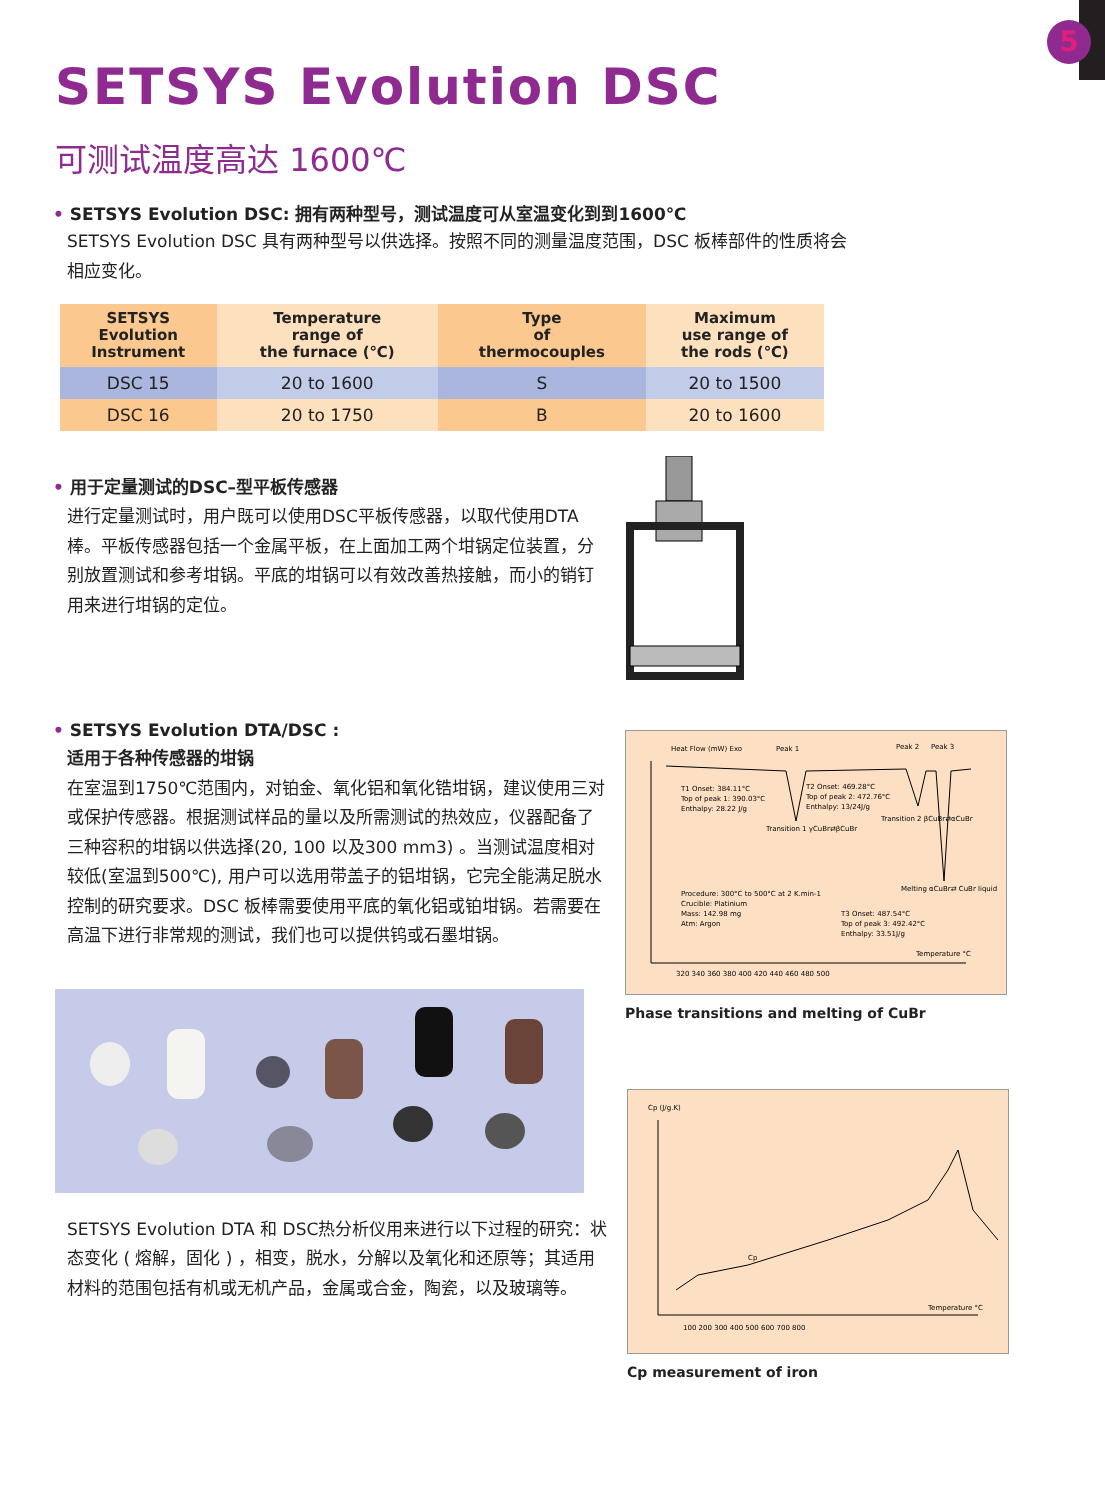5
SETSYS Evolution DSC
可测试温度高达 1600℃
• SETSYS Evolution DSC: 拥有两种型号，测试温度可从室温变化到到1600℃
SETSYS Evolution DSC 具有两种型号以供选择。按照不同的测量温度范围，DSC 板棒部件的性质将会
相应变化。
| SETSYS Evolution Instrument | Temperature range of the furnace (℃) | Type of thermocouples | Maximum use range of the rods (℃) |
| --- | --- | --- | --- |
| DSC 15 | 20 to 1600 | S | 20 to 1500 |
| DSC 16 | 20 to 1750 | B | 20 to 1600 |
• 用于定量测试的DSC–型平板传感器
进行定量测试时，用户既可以使用DSC平板传感器，以取代使用DTA棒。平板传感器包括一个金属平板，在上面加工两个坩锅定位装置，分别放置测试和参考坩锅。平底的坩锅可以有效改善热接触，而小的销钉用来进行坩锅的定位。
• SETSYS Evolution DTA/DSC :
适用于各种传感器的坩锅
在室温到1750℃范围内，对铂金、氧化铝和氧化锆坩锅，建议使用三对或保护传感器。根据测试样品的量以及所需测试的热效应，仪器配备了三种容积的坩锅以供选择(20, 100 以及300 mm3) 。当测试温度相对较低(室温到500℃), 用户可以选用带盖子的铝坩锅，它完全能满足脱水控制的研究要求。DSC 板棒需要使用平底的氧化铝或铂坩锅。若需要在高温下进行非常规的测试，我们也可以提供钨或石墨坩锅。
SETSYS Evolution DTA 和 DSC热分析仪用来进行以下过程的研究：状态变化 ( 熔解，固化 ) ，相变，脱水，分解以及氧化和还原等；其适用材料的范围包括有机或无机产品，金属或合金，陶瓷，以及玻璃等。
Heat Flow (mW) Exo
Peak 1
Peak 2
Peak 3
T1 Onset: 384.11°C
Top of peak 1: 390.03°C
Enthalpy: 28.22 J/g
T2 Onset: 469.28°C
Top of peak 2: 472.76°C
Enthalpy: 13/24J/g
Transition 1 γCuBr⇄βCuBr
Transition 2 βCuBr⇄αCuBr
Procedure: 300°C to 500°C at 2 K.min-1
Crucible: Platinium
Mass: 142.98 mg
Atm: Argon
Melting αCuBr⇄ CuBr liquid
T3 Onset: 487.54°C
Top of peak 3: 492.42°C
Enthalpy: 33.51J/g
Temperature °C
320 340 360 380 400 420 440 460 480 500
Phase transitions and melting of CuBr
Cp (J/g.K)
Cp
Temperature °C
100 200 300 400 500 600 700 800
Cp measurement of iron